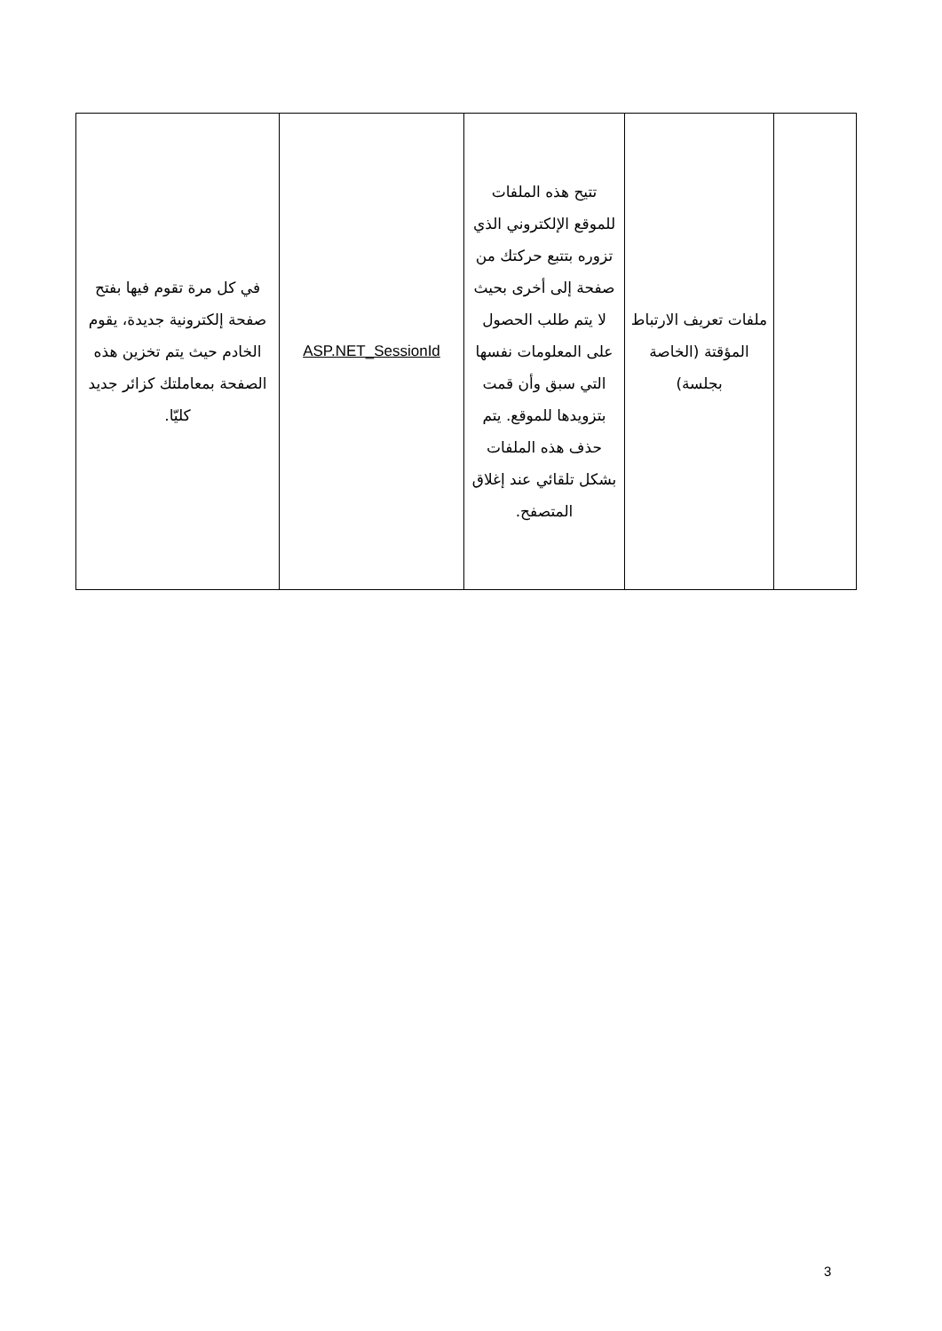| | ملفات تعريف الارتباط المؤقتة (الخاصة بجلسة) | تتيح هذه الملفات للموقع الإلكتروني الذي تزوره بتتبع حركتك من صفحة إلى أخرى بحيث لا يتم طلب الحصول على المعلومات نفسها التي سبق وأن قمت بتزويدها للموقع. يتم حذف هذه الملفات بشكل تلقائي عند إغلاق المتصفح. | ASP.NET_SessionId | في كل مرة تقوم فيها بفتح صفحة إلكترونية جديدة، يقوم الخادم حيث يتم تخزين هذه الصفحة بمعاملتك كزائر جديد كليّا. |
3